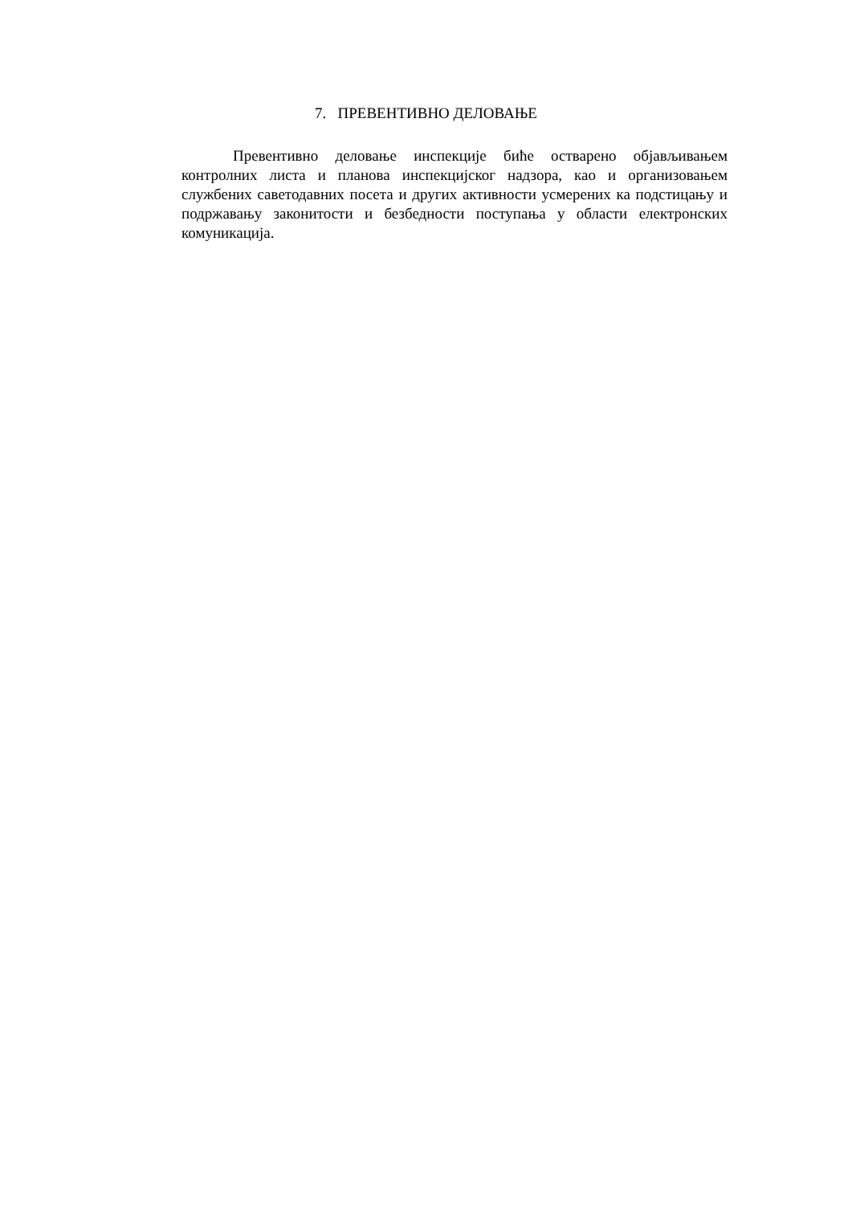7. ПРЕВЕНТИВНО ДЕЛОВАЊЕ
Превентивно деловање инспекције биће остварено објављивањем контролних листа и планова инспекцијског надзора, као и организовањем службених саветодавних посета и других активности усмерених ка подстицању и подржавању законитости и безбедности поступања у области електронских комуникација.